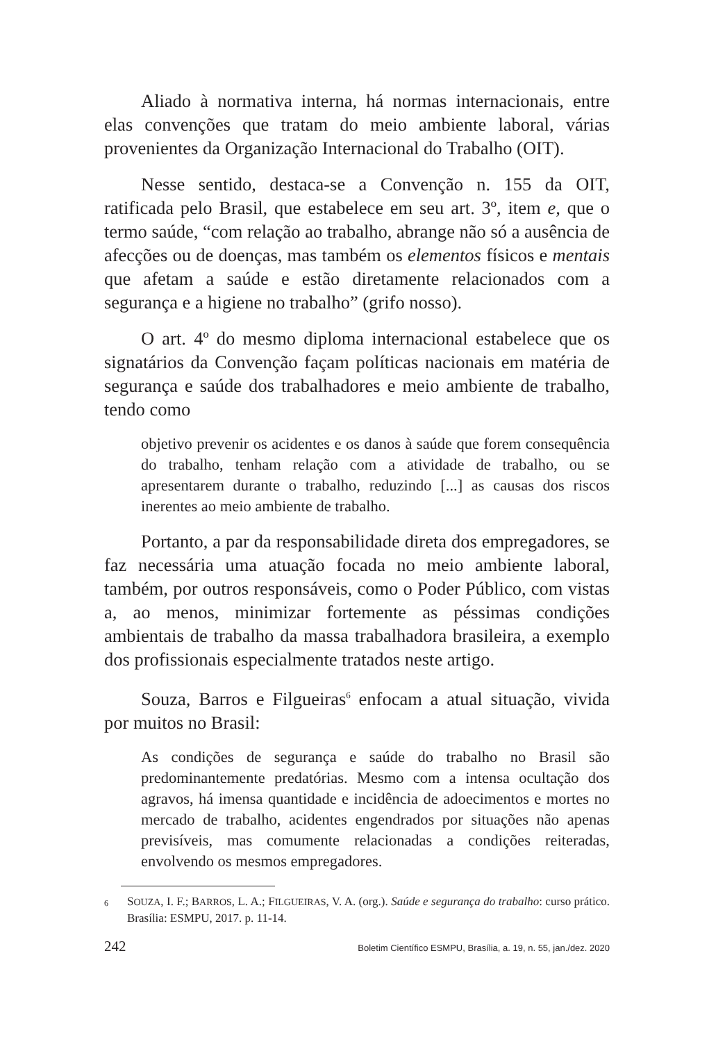Aliado à normativa interna, há normas internacionais, entre elas convenções que tratam do meio ambiente laboral, várias provenientes da Organização Internacional do Trabalho (OIT).
Nesse sentido, destaca-se a Convenção n. 155 da OIT, ratificada pelo Brasil, que estabelece em seu art. 3º, item e, que o termo saúde, “com relação ao trabalho, abrange não só a ausência de afecções ou de doenças, mas também os elementos físicos e mentais que afetam a saúde e estão diretamente relacionados com a segurança e a higiene no trabalho” (grifo nosso).
O art. 4º do mesmo diploma internacional estabelece que os signatários da Convenção façam políticas nacionais em matéria de segurança e saúde dos trabalhadores e meio ambiente de trabalho, tendo como
objetivo prevenir os acidentes e os danos à saúde que forem consequência do trabalho, tenham relação com a atividade de trabalho, ou se apresentarem durante o trabalho, reduzindo [...] as causas dos riscos inerentes ao meio ambiente de trabalho.
Portanto, a par da responsabilidade direta dos empregadores, se faz necessária uma atuação focada no meio ambiente laboral, também, por outros responsáveis, como o Poder Público, com vistas a, ao menos, minimizar fortemente as péssimas condições ambientais de trabalho da massa trabalhadora brasileira, a exemplo dos profissionais especialmente tratados neste artigo.
Souza, Barros e Filgueiras<sup>6</sup> enfocam a atual situação, vivida por muitos no Brasil:
As condições de segurança e saúde do trabalho no Brasil são predominantemente predatórias. Mesmo com a intensa ocultação dos agravos, há imensa quantidade e incidência de adoecimentos e mortes no mercado de trabalho, acidentes engendrados por situações não apenas previsíveis, mas comumente relacionadas a condições reiteradas, envolvendo os mesmos empregadores.
6 SOUZA, I. F.; BARROS, L. A.; FILGUEIRAS, V. A. (org.). Saúde e segurança do trabalho: curso prático. Brasília: ESMPU, 2017. p. 11-14.
242 Boletim Científico ESMPU, Brasília, a. 19, n. 55, jan./dez. 2020